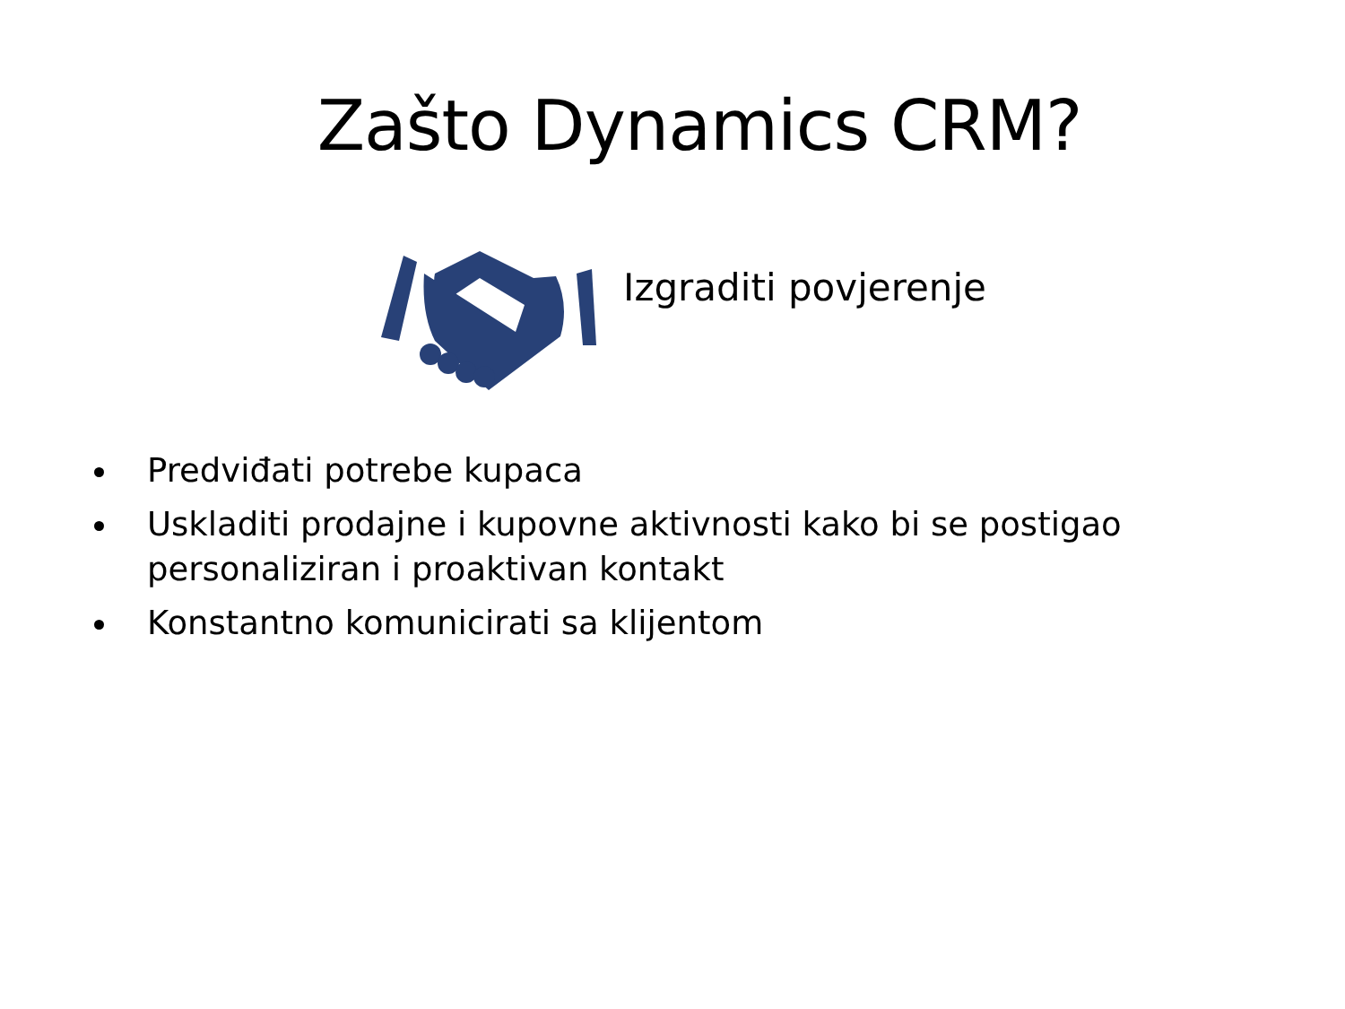Zašto Dynamics CRM?
Izgraditi povjerenje
Predviđati potrebe kupaca
Uskladiti prodajne i kupovne aktivnosti kako bi se postigao personaliziran i proaktivan kontakt
Konstantno komunicirati sa klijentom